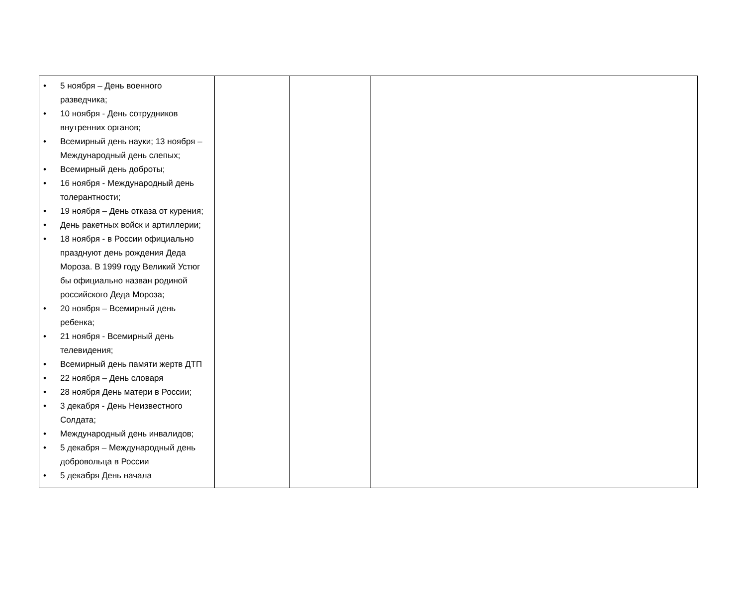| • 5 ноября – День военного разведчика; • 10 ноября - День сотрудников внутренних органов; • Всемирный день науки; 13 ноября – Международный день слепых; • Всемирный день доброты; • 16 ноября - Международный день толерантности; • 19 ноября – День отказа от курения; • День ракетных войск и артиллерии; • 18 ноября - в России официально празднуют день рождения Деда Мороза. В 1999 году Великий Устюг бы официально назван родиной российского Деда Мороза; • 20 ноября – Всемирный день ребенка; • 21 ноября - Всемирный день телевидения; • Всемирный день памяти жертв ДТП • 22 ноября – День словаря • 28 ноября День матери в России; • 3 декабря - День Неизвестного Солдата; • Международный день инвалидов; • 5 декабря – Международный день добровольца в России • 5 декабря День начала | | | |